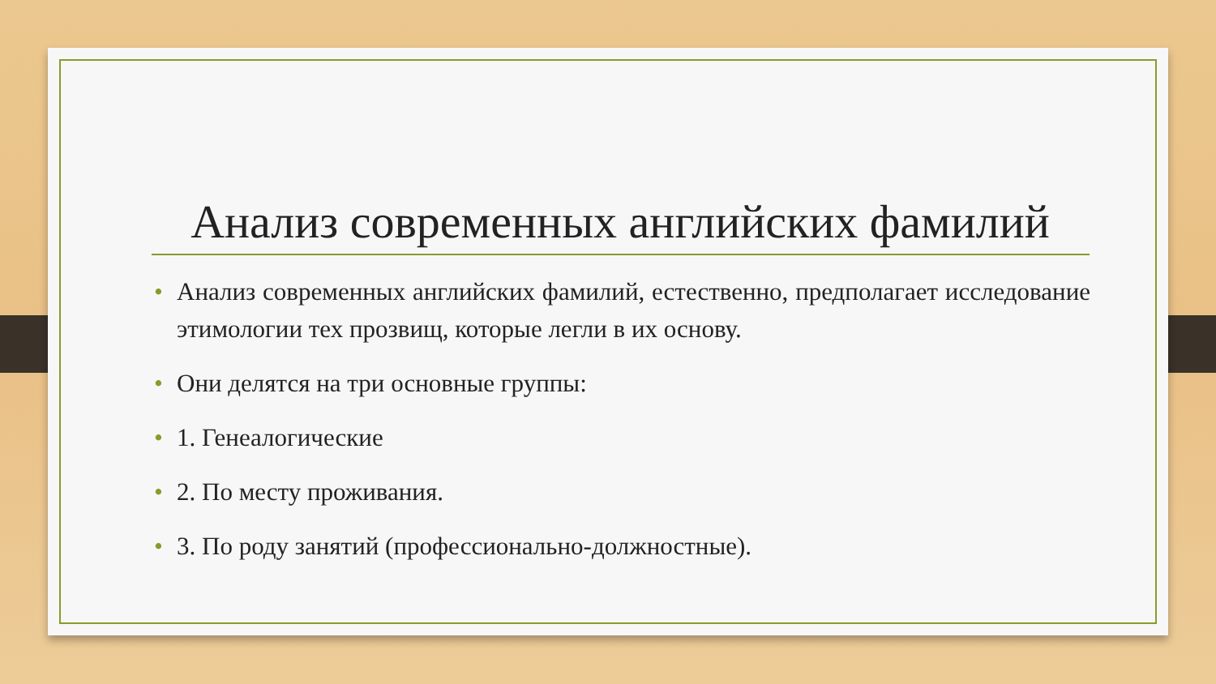Анализ современных английских фамилий
• Анализ современных английских фамилий, естественно, предполагает исследование этимологии тех прозвищ, которые легли в их основу.
• Они делятся на три основные группы:
• 1. Генеалогические
• 2. По месту проживания.
• 3. По роду занятий (профессионально-должностные).